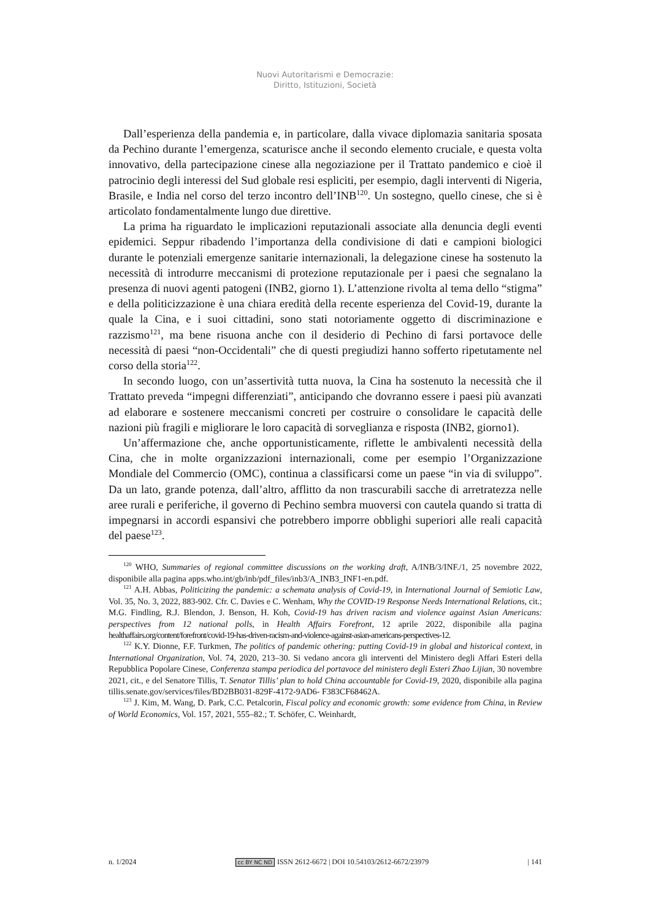Nuovi Autoritarismi e Democrazie:
Diritto, Istituzioni, Società
Dall’esperienza della pandemia e, in particolare, dalla vivace diplomazia sanitaria sposata da Pechino durante l’emergenza, scaturisce anche il secondo elemento cruciale, e questa volta innovativo, della partecipazione cinese alla negoziazione per il Trattato pandemico e cioè il patrocinio degli interessi del Sud globale resi espliciti, per esempio, dagli interventi di Nigeria, Brasile, e India nel corso del terzo incontro dell’INB<sup>120</sup>. Un sostegno, quello cinese, che si è articolato fondamentalmente lungo due direttive.
La prima ha riguardato le implicazioni reputazionali associate alla denuncia degli eventi epidemici. Seppur ribadendo l’importanza della condivisione di dati e campioni biologici durante le potenziali emergenze sanitarie internazionali, la delegazione cinese ha sostenuto la necessità di introdurre meccanismi di protezione reputazionale per i paesi che segnalano la presenza di nuovi agenti patogeni (INB2, giorno 1). L’attenzione rivolta al tema dello “stigma” e della politicizzazione è una chiara eredità della recente esperienza del Covid-19, durante la quale la Cina, e i suoi cittadini, sono stati notoriamente oggetto di discriminazione e razzismo<sup>121</sup>, ma bene risuona anche con il desiderio di Pechino di farsi portavoce delle necessità di paesi “non-Occidentali” che di questi pregiudizi hanno sofferto ripetutamente nel corso della storia<sup>122</sup>.
In secondo luogo, con un’assertività tutta nuova, la Cina ha sostenuto la necessità che il Trattato preveda “impegni differenziati”, anticipando che dovranno essere i paesi più avanzati ad elaborare e sostenere meccanismi concreti per costruire o consolidare le capacità delle nazioni più fragili e migliorare le loro capacità di sorveglianza e risposta (INB2, giorno1).
Un’affermazione che, anche opportunisticamente, riflette le ambivalenti necessità della Cina, che in molte organizzazioni internazionali, come per esempio l’Organizzazione Mondiale del Commercio (OMC), continua a classificarsi come un paese “in via di sviluppo”. Da un lato, grande potenza, dall’altro, afflitto da non trascurabili sacche di arretratezza nelle aree rurali e periferiche, il governo di Pechino sembra muoversi con cautela quando si tratta di impegnarsi in accordi espansivi che potrebbero imporre obblighi superiori alle reali capacità del paese<sup>123</sup>.
<sup>120</sup> WHO, Summaries of regional committee discussions on the working draft, A/INB/3/INF./1, 25 novembre 2022, disponibile alla pagina apps.who.int/gb/inb/pdf_files/inb3/A_INB3_INF1-en.pdf.
<sup>121</sup> A.H. Abbas, Politicizing the pandemic: a schemata analysis of Covid-19, in International Journal of Semiotic Law, Vol. 35, No. 3, 2022, 883-902. Cfr. C. Davies e C. Wenham, Why the COVID-19 Response Needs International Relations, cit.; M.G. Findling, R.J. Blendon, J. Benson, H. Koh, Covid-19 has driven racism and violence against Asian Americans: perspectives from 12 national polls, in Health Affairs Forefront, 12 aprile 2022, disponibile alla pagina healthaffairs.org/content/forefront/covid-19-has-driven-racism-and-violence-against-asian-americans-perspectives-12.
<sup>122</sup> K.Y. Dionne, F.F. Turkmen, The politics of pandemic othering: putting Covid-19 in global and historical context, in International Organization, Vol. 74, 2020, 213–30. Si vedano ancora gli interventi del Ministero degli Affari Esteri della Repubblica Popolare Cinese, Conferenza stampa periodica del portavoce del ministero degli Esteri Zhao Lijian, 30 novembre 2021, cit., e del Senatore Tillis, T. Senator Tillis’ plan to hold China accountable for Covid-19, 2020, disponibile alla pagina tillis.senate.gov/services/files/BD2BB031-829F-4172-9AD6- F383CF68462A.
<sup>123</sup> J. Kim, M. Wang, D. Park, C.C. Petalcorin, Fiscal policy and economic growth: some evidence from China, in Review of World Economics, Vol. 157, 2021, 555–82.; T. Schöfer, C. Weinhardt,
n. 1/2024 cc BY NC ND ISSN 2612-6672 | DOI 10.54103/2612-6672/23979 | 141